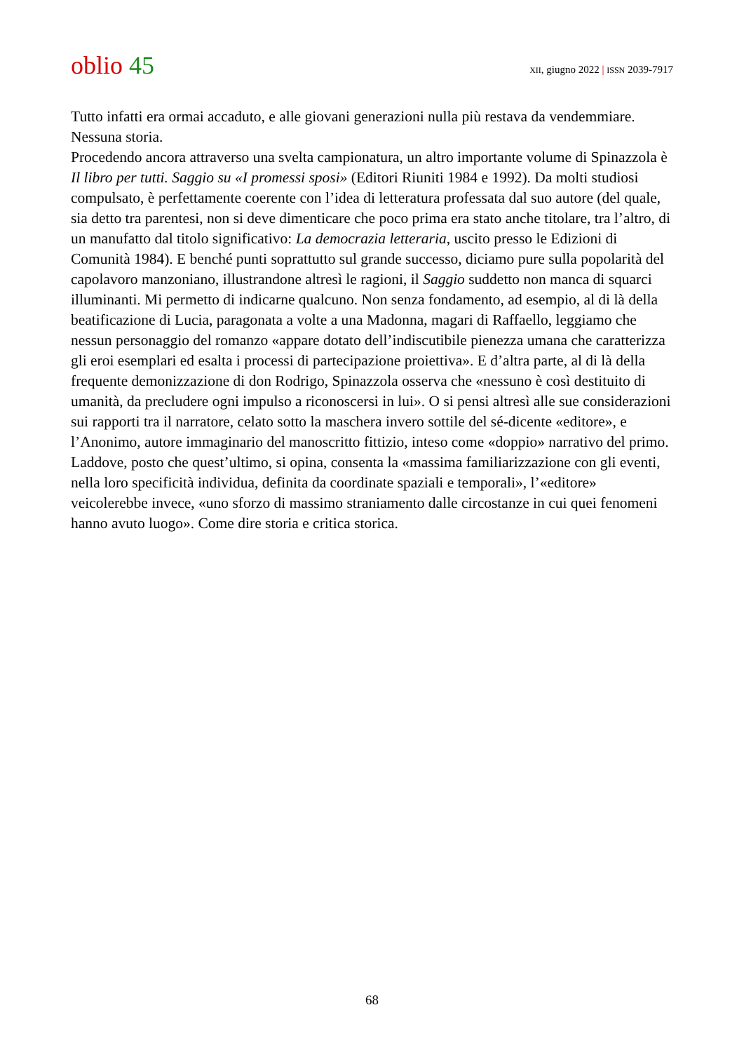oblio 45
XII, giugno 2022 | ISSN 2039-7917
Tutto infatti era ormai accaduto, e alle giovani generazioni nulla più restava da vendemmiare. Nessuna storia.
Procedendo ancora attraverso una svelta campionatura, un altro importante volume di Spinazzola è Il libro per tutti. Saggio su «I promessi sposi» (Editori Riuniti 1984 e 1992). Da molti studiosi compulsato, è perfettamente coerente con l’idea di letteratura professata dal suo autore (del quale, sia detto tra parentesi, non si deve dimenticare che poco prima era stato anche titolare, tra l’altro, di un manufatto dal titolo significativo: La democrazia letteraria, uscito presso le Edizioni di Comunità 1984). E benché punti soprattutto sul grande successo, diciamo pure sulla popolarità del capolavoro manzoniano, illustrandone altresì le ragioni, il Saggio suddetto non manca di squarci illuminanti. Mi permetto di indicarne qualcuno. Non senza fondamento, ad esempio, al di là della beatificazione di Lucia, paragonata a volte a una Madonna, magari di Raffaello, leggiamo che nessun personaggio del romanzo «appare dotato dell’indiscutibile pienezza umana che caratterizza gli eroi esemplari ed esalta i processi di partecipazione proiettiva». E d’altra parte, al di là della frequente demonizzazione di don Rodrigo, Spinazzola osserva che «nessuno è così destituito di umanità, da precludere ogni impulso a riconoscersi in lui». O si pensi altresì alle sue considerazioni sui rapporti tra il narratore, celato sotto la maschera invero sottile del sé-dicente «editore», e l’Anonimo, autore immaginario del manoscritto fittizio, inteso come «doppio» narrativo del primo. Laddove, posto che quest’ultimo, si opina, consenta la «massima familiarizzazione con gli eventi, nella loro specificità individua, definita da coordinate spaziali e temporali», l’«editore» veicolerebbe invece, «uno sforzo di massimo straniamento dalle circostanze in cui quei fenomeni hanno avuto luogo». Come dire storia e critica storica.
68